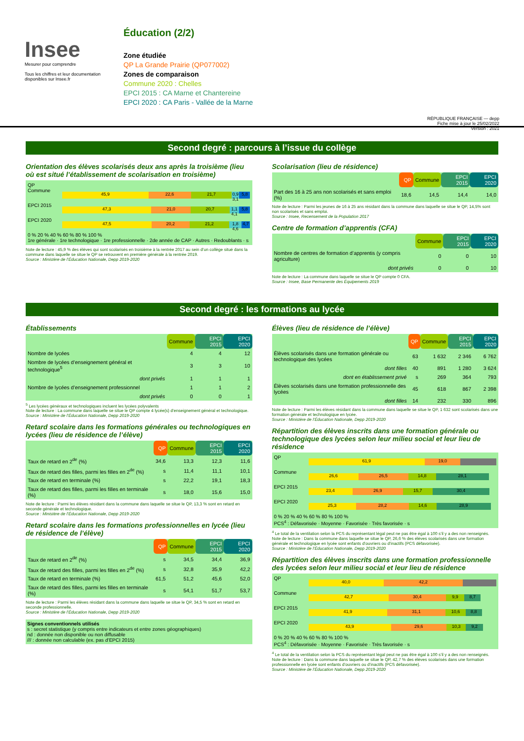Insee
Mesurer pour comprendre
Tous les chiffres et leur documentation disponibles sur Insee.fr
Éducation (2/2)
Zone étudiée
QP La Grande Prairie (QP077002)
Zones de comparaison
Commune 2020 : Chelles
EPCI 2015 : CA Marne et Chantereine
EPCI 2020 : CA Paris - Vallée de la Marne
RÉPUBLIQUE FRANÇAISE — depp
Fiche mise à jour le 25/02/2022
Version : 2021
Second degré : parcours à l’issue du collège
Orientation des élèves scolarisés deux ans après la troisième (lieu où est situé l’établissement de scolarisation en troisième)
QP
Commune
45,9 22,6 21,7 0,9 3,1 5,8
EPCI 2015
47,3 21,0 20,7 1,1 4,1 5,8
EPCI 2020
47,5 20,2 21,2 1,8 4,6 4,7
0 % 20 % 40 % 60 % 80 % 100 %
1re générale · 1re technologique · 1re professionnelle · 2de année de CAP · Autres · Redoublants · s
Note de lecture : 45,9 % des élèves qui sont scolarisés en troisième à la rentrée 2017 au sein d’un collège situé dans la commune dans laquelle se situe le QP se retrouvent en première générale à la rentrée 2019.
Source : Ministère de l’Éducation Nationale, Depp 2019-2020
Scolarisation (lieu de résidence)
| | QP | Commune | EPCI 2015 | EPCI 2020 |
| Part des 16 à 25 ans non scolarisés et sans emploi (%) | 18,6 | 14,5 | 14,4 | 14,0 |
Note de lecture : Parmi les jeunes de 16 à 25 ans résidant dans la commune dans laquelle se situe le QP, 14,5% sont non scolarisés et sans emploi.
Source : Insee, Recensement de la Population 2017
Centre de formation d’apprentis (CFA)
| | Commune | EPCI 2015 | EPCI 2020 |
| Nombre de centres de formation d’apprentis (y compris agriculture) | 0 | 0 | 10 |
| dont privés | 0 | 0 | 10 |
Note de lecture : La commune dans laquelle se situe le QP compte 0 CFA.
Source : Insee, Base Permanente des Équipements 2019
Second degré : les formations au lycée
Établissements
| | Commune | EPCI 2015 | EPCI 2020 |
| Nombre de lycées | 4 | 4 | 12 |
| Nombre de lycées d’enseignement général et technologique<sup>5</sup> | 3 | 3 | 10 |
| dont privés | 1 | 1 | 1 |
| Nombre de lycées d’enseignement professionnel | 1 | 1 | 2 |
| dont privés | 0 | 0 | 1 |
<sup>5</sup> Les lycées généraux et technologiques incluent les lycées polyvalents
Note de lecture : La commune dans laquelle se situe le QP compte 4 lycée(s) d’enseignement général et technologique.
Source : Ministère de l’Éducation Nationale, Depp 2019-2020
Retard scolaire dans les formations générales ou technologiques en lycées (lieu de résidence de l’élève)
| | QP | Commune | EPCI 2015 | EPCI 2020 |
| Taux de retard en 2<sup>de</sup> (%) | 34,6 | 13,3 | 12,3 | 11,6 |
| Taux de retard des filles, parmi les filles en 2<sup>de</sup> (%) | s | 11,4 | 11,1 | 10,1 |
| Taux de retard en terminale (%) | s | 22,2 | 19,1 | 18,3 |
| Taux de retard des filles, parmi les filles en terminale (%) | s | 18,0 | 15,6 | 15,0 |
Note de lecture : Parmi les élèves résidant dans la commune dans laquelle se situe le QP, 13,3 % sont en retard en seconde générale et technologique.
Source : Ministère de l’Éducation Nationale, Depp 2019-2020
Retard scolaire dans les formations professionnelles en lycée (lieu de résidence de l’élève)
| | QP | Commune | EPCI 2015 | EPCI 2020 |
| Taux de retard en 2<sup>de</sup> (%) | s | 34,5 | 34,4 | 36,9 |
| Taux de retard des filles, parmi les filles en 2<sup>de</sup> (%) | s | 32,8 | 35,9 | 42,2 |
| Taux de retard en terminale (%) | 61,5 | 51,2 | 45,6 | 52,0 |
| Taux de retard des filles, parmi les filles en terminale (%) | s | 54,1 | 51,7 | 53,7 |
Note de lecture : Parmi les élèves résidant dans la commune dans laquelle se situe le QP, 34,5 % sont en retard en seconde professionnelle.
Source : Ministère de l’Éducation Nationale, Depp 2019-2020
Signes conventionnels utilisés
s : secret statistique (y compris entre indicateurs et entre zones géographiques)
nd : donnée non disponible ou non diffusable
/// : donnée non calculable (ex. pas d’EPCI 2015)
Élèves (lieu de résidence de l’élève)
| | QP | Commune | EPCI 2015 | EPCI 2020 |
| Élèves scolarisés dans une formation générale ou technologique des lycées | 63 | 1 632 | 2 346 | 6 762 |
| dont filles | 40 | 891 | 1 280 | 3 624 |
| dont en établissement privé | s | 269 | 364 | 793 |
| Élèves scolarisés dans une formation professionnelle des lycées | 45 | 618 | 867 | 2 398 |
| dont filles | 14 | 232 | 330 | 896 |
Note de lecture : Parmi les élèves résidant dans la commune dans laquelle se situe le QP, 1 632 sont scolarisés dans une formation générale et technologique en lycée.
Source : Ministère de l’Éducation Nationale, Depp 2019-2020
Répartition des élèves inscrits dans une formation générale ou technologique des lycées selon leur milieu social et leur lieu de résidence
QP
61,9 19,0
Commune
26,6 26,5 14,8 28,1
EPCI 2015
23,4 26,9 15,7 30,4
EPCI 2020
25,3 28,2 14,6 28,9
0 % 20 % 40 % 60 % 80 % 100 %
PCS<sup>4</sup> : Défavorisée · Moyenne · Favorisée · Très favorisée · s
<sup>4</sup> Le total de la ventilation selon la PCS du représentant légal peut ne pas être égal à 100 s’il y a des non renseignés.
Note de lecture : Dans la commune dans laquelle se situe le QP, 26,6 % des élèves scolarisés dans une formation générale et technologique en lycée sont enfants d’ouvriers ou d’inactifs (PCS défavorisée).
Source : Ministère de l’Éducation Nationale, Depp 2019-2020
Répartition des élèves inscrits dans une formation professionnelle des lycées selon leur milieu social et leur lieu de résidence
QP
40,0 42,2
Commune
42,7 30,4 9,9 8,7
EPCI 2015
41,9 31,1 10,6 8,8
EPCI 2020
43,9 29,6 10,3 9,2
0 % 20 % 40 % 60 % 80 % 100 %
PCS<sup>4</sup> : Défavorisée · Moyenne · Favorisée · Très favorisée · s
<sup>4</sup> Le total de la ventilation selon la PCS du représentant légal peut ne pas être égal à 100 s’il y a des non renseignés.
Note de lecture : Dans la commune dans laquelle se situe le QP, 42,7 % des élèves scolarisés dans une formation professionnelle en lycée sont enfants d’ouvriers ou d’inactifs (PCS défavorisée).
Source : Ministère de l’Éducation Nationale, Depp 2019-2020